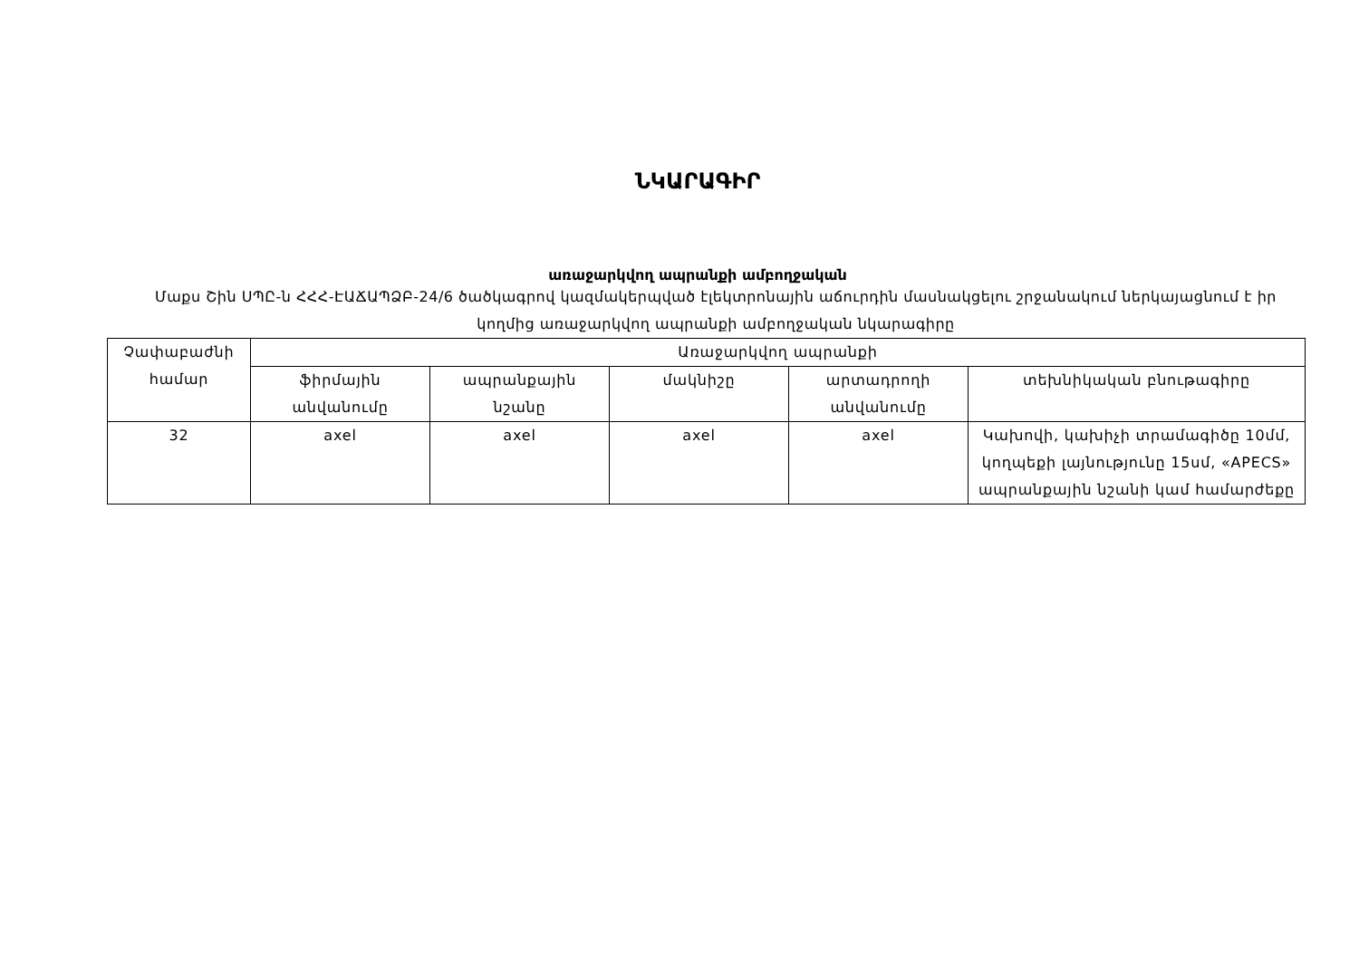ՆԿԱՐԱԳԻՐ
առաջարկվող ապրանքի ամբողջական
Մաքս Շին ՍՊԸ-ն ՀՀՀ-ԷԱՃԱՊՁԲ-24/6 ծածկագրով կազմակերպված էլեկտրոնային աճուրդին մասնակցելու շրջանակում ներկայացնում է իր կողմից առաջարկվող ապրանքի ամբողջական նկարագիրը
| Չափաբաժնի համար | Առաջարկվող ապրանքի | | | | |
| --- | --- | --- | --- | --- | --- |
| | ֆիրմային անվանումը | ապրանքային նշանը | մակնիշը | արտադրողի անվանումը | տեխնիկական բնութագիրը |
| 32 | axel | axel | axel | axel | Կախովի, կախիչի տրամագիծը 10մմ, կողպեքի լայնությունը 15սմ, «APECS» ապրանքային նշանի կամ համարժեքը |